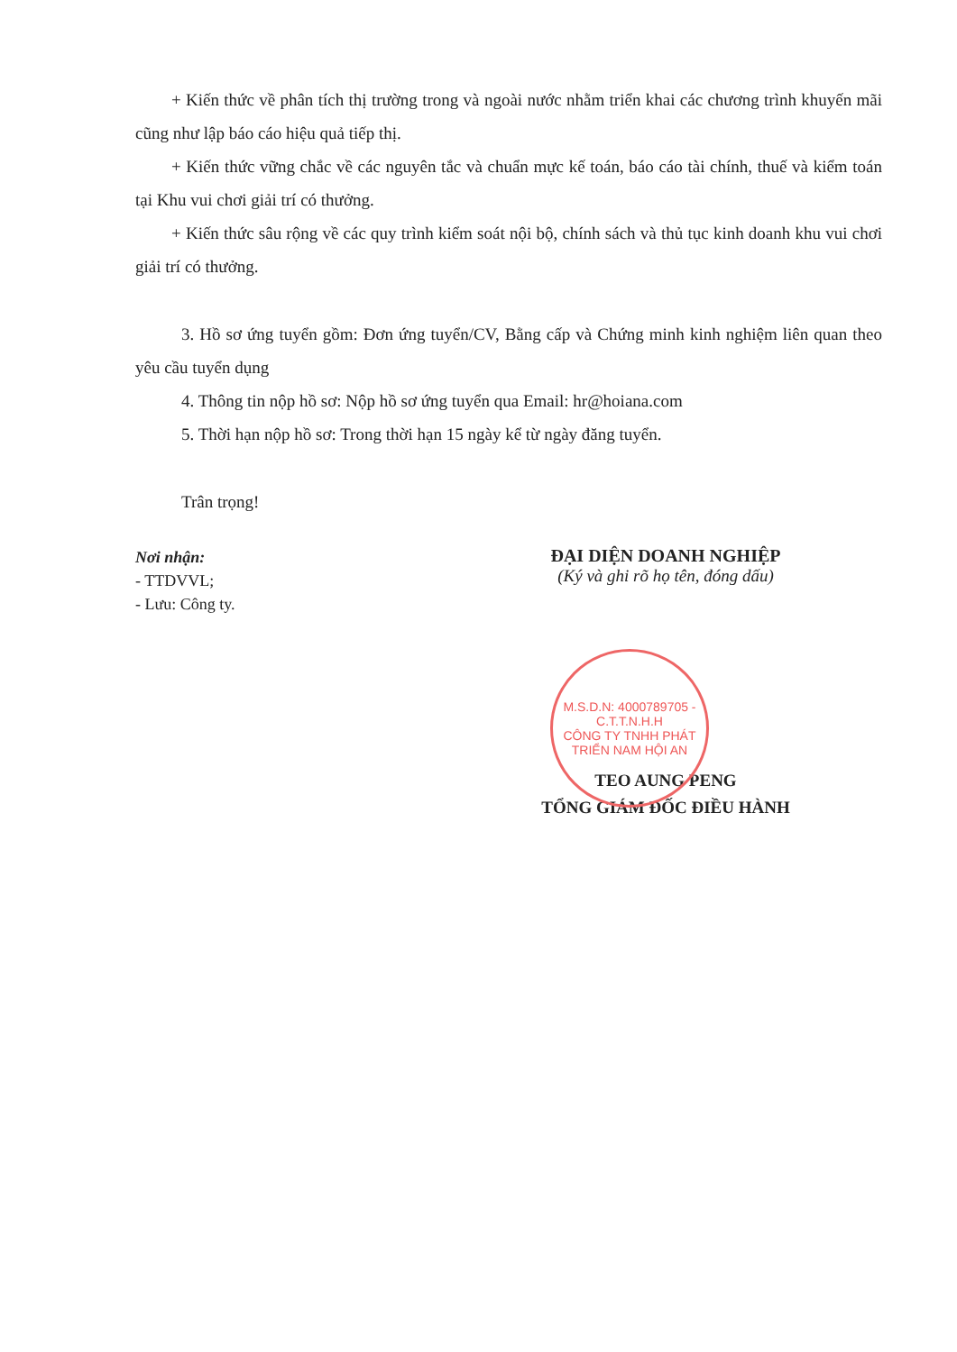+ Kiến thức về phân tích thị trường trong và ngoài nước nhằm triển khai các chương trình khuyến mãi cũng như lập báo cáo hiệu quả tiếp thị.
+ Kiến thức vững chắc về các nguyên tắc và chuẩn mực kế toán, báo cáo tài chính, thuế và kiểm toán tại Khu vui chơi giải trí có thưởng.
+ Kiến thức sâu rộng về các quy trình kiểm soát nội bộ, chính sách và thủ tục kinh doanh khu vui chơi giải trí có thưởng.
3. Hồ sơ ứng tuyển gồm: Đơn ứng tuyển/CV, Bằng cấp và Chứng minh kinh nghiệm liên quan theo yêu cầu tuyển dụng
4. Thông tin nộp hồ sơ: Nộp hồ sơ ứng tuyển qua Email: hr@hoiana.com
5. Thời hạn nộp hồ sơ: Trong thời hạn 15 ngày kể từ ngày đăng tuyển.
Trân trọng!
Nơi nhận:
- TTDVVL;
- Lưu: Công ty.
ĐẠI DIỆN DOANH NGHIỆP
(Ký và ghi rõ họ tên, đóng dấu)
M.S.D.N: 4000789705 - C.T.T.N.H.H
CÔNG TY TNHH PHÁT TRIỂN NAM HỘI AN
TEO AUNG PENG
TỔNG GIÁM ĐỐC ĐIỀU HÀNH